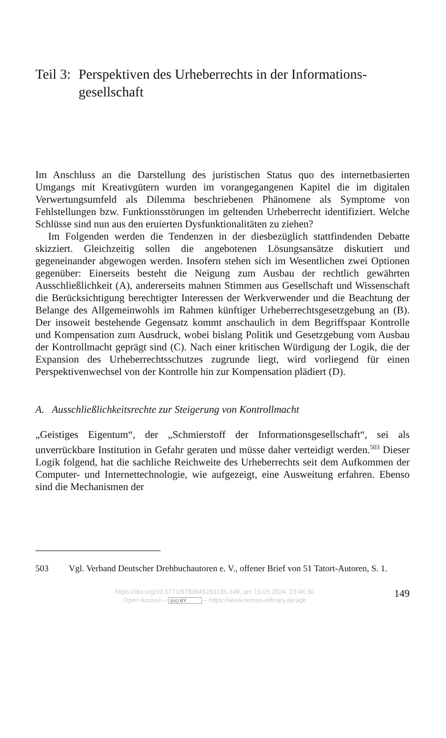Teil 3: Perspektiven des Urheberrechts in der Informations-gesellschaft
Im Anschluss an die Darstellung des juristischen Status quo des internetbasierten Umgangs mit Kreativgütern wurden im vorangegangenen Kapitel die im digitalen Verwertungsumfeld als Dilemma beschriebenen Phänomene als Symptome von Fehlstellungen bzw. Funktionsstörungen im geltenden Urheberrecht identifiziert. Welche Schlüsse sind nun aus den eruierten Dysfunktionalitäten zu ziehen?
Im Folgenden werden die Tendenzen in der diesbezüglich stattfindenden Debatte skizziert. Gleichzeitig sollen die angebotenen Lösungsansätze diskutiert und gegeneinander abgewogen werden. Insofern stehen sich im Wesentlichen zwei Optionen gegenüber: Einerseits besteht die Neigung zum Ausbau der rechtlich gewährten Ausschließlichkeit (A), andererseits mahnen Stimmen aus Gesellschaft und Wissenschaft die Berücksichtigung berechtigter Interessen der Werkverwender und die Beachtung der Belange des Allgemeinwohls im Rahmen künftiger Urheberrechtsgesetzgebung an (B). Der insoweit bestehende Gegensatz kommt anschaulich in dem Begriffspaar Kontrolle und Kompensation zum Ausdruck, wobei bislang Politik und Gesetzgebung vom Ausbau der Kontrollmacht geprägt sind (C). Nach einer kritischen Würdigung der Logik, die der Expansion des Urheberrechtsschutzes zugrunde liegt, wird vorliegend für einen Perspektivenwechsel von der Kontrolle hin zur Kompensation plädiert (D).
A. Ausschließlichkeitsrechte zur Steigerung von Kontrollmacht
„Geistiges Eigentum“, der „Schmierstoff der Informationsgesellschaft“, sei als unverrückbare Institution in Gefahr geraten und müsse daher verteidigt werden.<sup>503</sup> Dieser Logik folgend, hat die sachliche Reichweite des Urheberrechts seit dem Aufkommen der Computer- und Internettechnologie, wie aufgezeigt, eine Ausweitung erfahren. Ebenso sind die Mechanismen der
503 Vgl. Verband Deutscher Drehbuchautoren e. V., offener Brief von 51 Tatort-Autoren, S. 1.
https://doi.org/10.5771/9783845283135-149, am 19.05.2024, 23:46:30
Open Access – (cc) BY – https://www.nomos-elibrary.de/agb
149